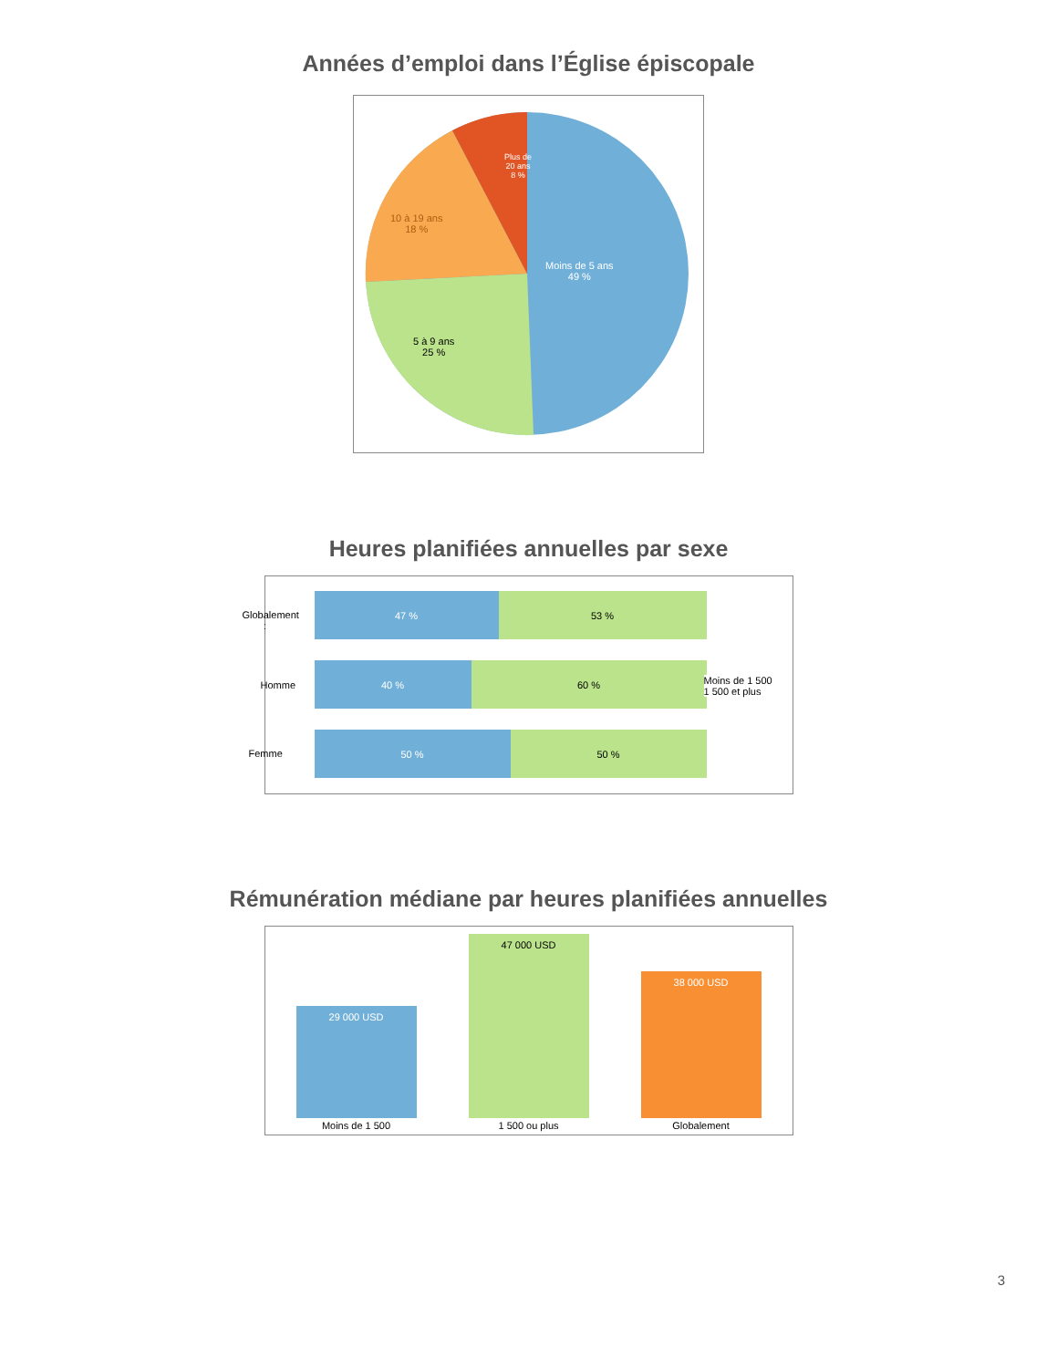Années d’emploi dans l’Église épiscopale
Plus de
20 ans
8 %
10 à 19 ans
18 %
Moins de 5 ans
49 %
5 à 9 ans
25 %
Heures planifiées annuelles par sexe
47 % 53 %
40 % 60 %
50 % 50 %
Globalement :
Homme
Femme
Moins de 1 500
1 500 et plus
Rémunération médiane par heures planifiées annuelles
29 000 USD
47 000 USD
38 000 USD
Moins de 1 500 1 500 ou plus Globalement
3